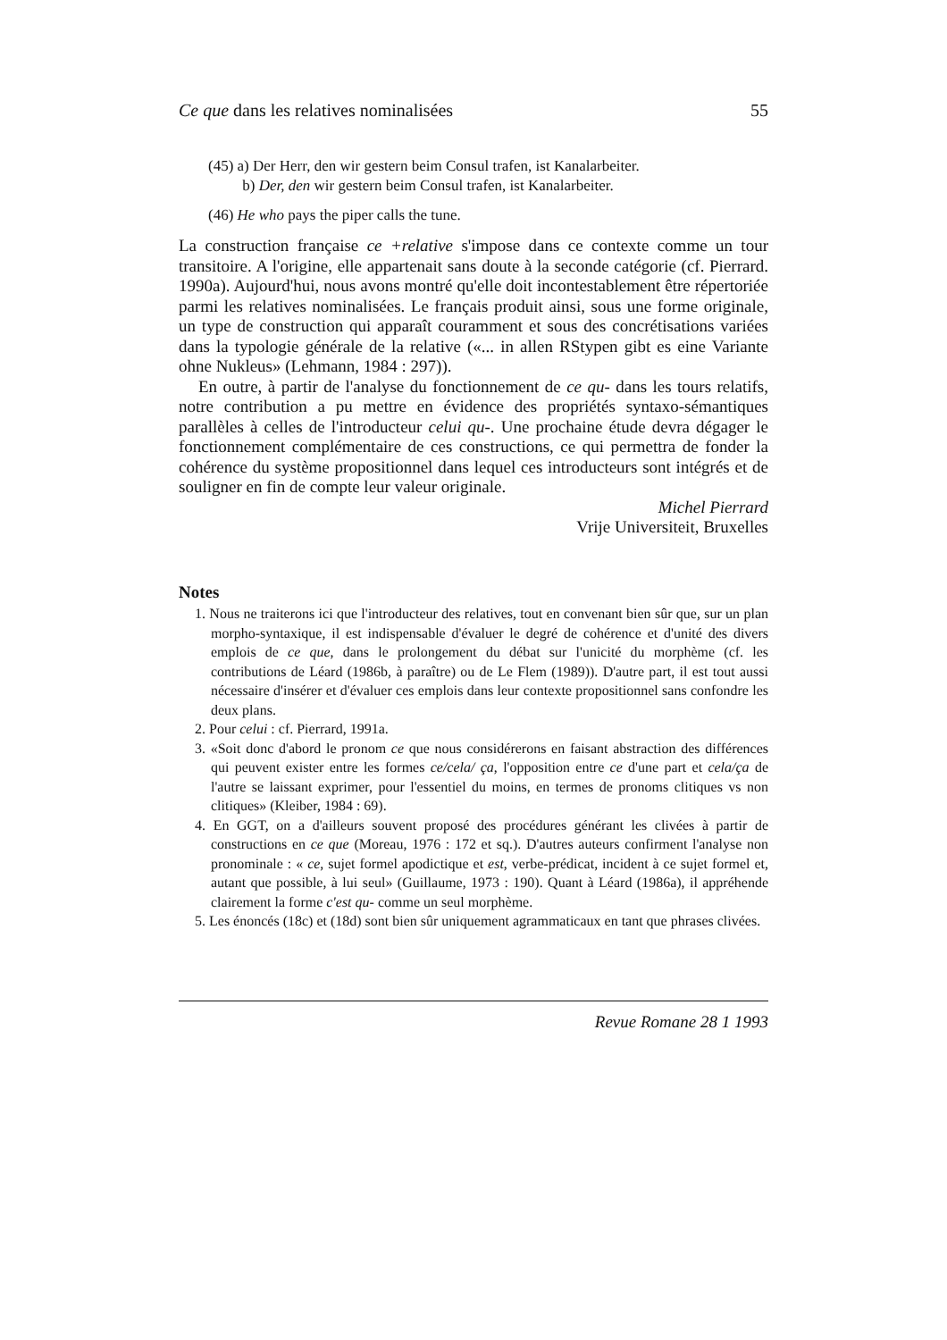Ce que dans les relatives nominalisées 55
(45) a) Der Herr, den wir gestern beim Consul trafen, ist Kanalarbeiter.
b) Der, den wir gestern beim Consul trafen, ist Kanalarbeiter.
(46) He who pays the piper calls the tune.
La construction française ce +relative s'impose dans ce contexte comme un tour transitoire. A l'origine, elle appartenait sans doute à la seconde catégorie (cf. Pierrard. 1990a). Aujourd'hui, nous avons montré qu'elle doit incontestablement être répertoriée parmi les relatives nominalisées. Le français produit ainsi, sous une forme originale, un type de construction qui apparaît couramment et sous des concrétisations variées dans la typologie générale de la relative («... in allen RStypen gibt es eine Variante ohne Nukleus» (Lehmann, 1984 : 297)).
En outre, à partir de l'analyse du fonctionnement de ce qu- dans les tours relatifs, notre contribution a pu mettre en évidence des propriétés syntaxo-sémantiques parallèles à celles de l'introducteur celui qu-. Une prochaine étude devra dégager le fonctionnement complémentaire de ces constructions, ce qui permettra de fonder la cohérence du système propositionnel dans lequel ces introducteurs sont intégrés et de souligner en fin de compte leur valeur originale.
Michel Pierrard
Vrije Universiteit, Bruxelles
Notes
1. Nous ne traiterons ici que l'introducteur des relatives, tout en convenant bien sûr que, sur un plan morpho-syntaxique, il est indispensable d'évaluer le degré de cohérence et d'unité des divers emplois de ce que, dans le prolongement du débat sur l'unicité du morphème (cf. les contributions de Léard (1986b, à paraître) ou de Le Flem (1989)). D'autre part, il est tout aussi nécessaire d'insérer et d'évaluer ces emplois dans leur contexte propositionnel sans confondre les deux plans.
2. Pour celui : cf. Pierrard, 1991a.
3. «Soit donc d'abord le pronom ce que nous considérerons en faisant abstraction des différences qui peuvent exister entre les formes ce/cela/ ça, l'opposition entre ce d'une part et cela/ça de l'autre se laissant exprimer, pour l'essentiel du moins, en termes de pronoms clitiques vs non clitiques» (Kleiber, 1984 : 69).
4. En GGT, on a d'ailleurs souvent proposé des procédures générant les clivées à partir de constructions en ce que (Moreau, 1976 : 172 et sq.). D'autres auteurs confirment l'analyse non pronominale : « ce, sujet formel apodictique et est, verbe-prédicat, incident à ce sujet formel et, autant que possible, à lui seul» (Guillaume, 1973 : 190). Quant à Léard (1986a), il appréhende clairement la forme c'est qu- comme un seul morphème.
5. Les énoncés (18c) et (18d) sont bien sûr uniquement agrammaticaux en tant que phrases clivées.
Revue Romane 28 1 1993